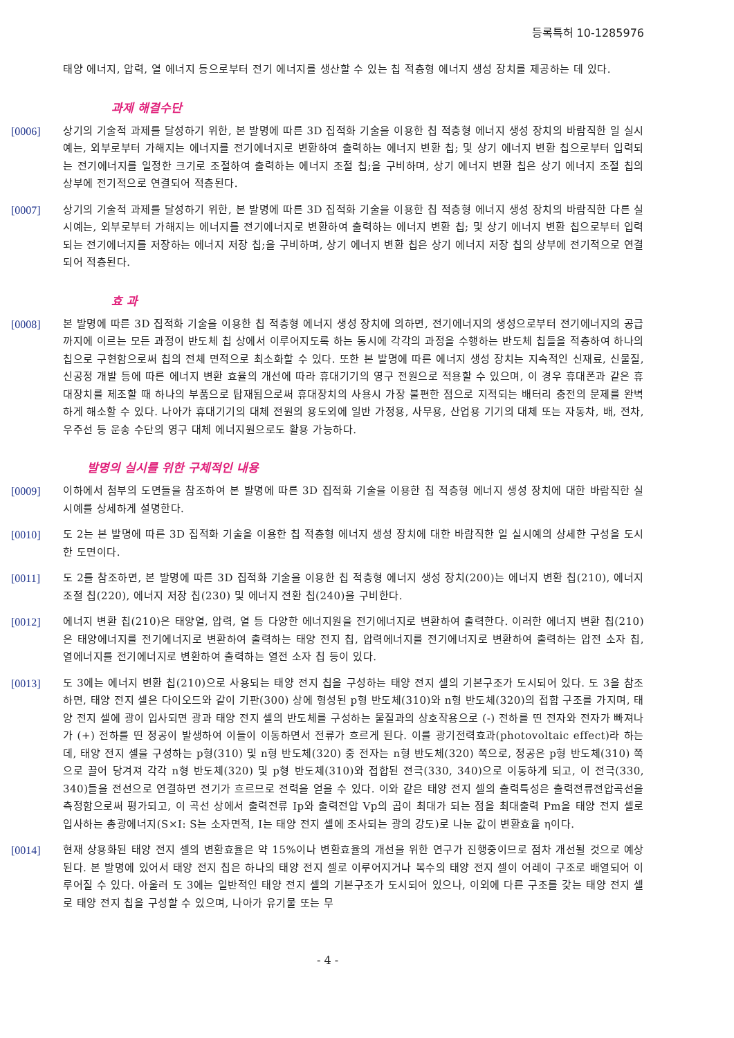등록특허 10-1285976
태양 에너지, 압력, 열 에너지 등으로부터 전기 에너지를 생산할 수 있는 칩 적층형 에너지 생성 장치를 제공하는 데 있다.
과제 해결수단
[0006] 상기의 기술적 과제를 달성하기 위한, 본 발명에 따른 3D 집적화 기술을 이용한 칩 적층형 에너지 생성 장치의 바람직한 일 실시예는, 외부로부터 가해지는 에너지를 전기에너지로 변환하여 출력하는 에너지 변환 칩; 및 상기 에너지 변환 칩으로부터 입력되는 전기에너지를 일정한 크기로 조절하여 출력하는 에너지 조절 칩;을 구비하며, 상기 에너지 변환 칩은 상기 에너지 조절 칩의 상부에 전기적으로 연결되어 적층된다.
[0007] 상기의 기술적 과제를 달성하기 위한, 본 발명에 따른 3D 집적화 기술을 이용한 칩 적층형 에너지 생성 장치의 바람직한 다른 실시예는, 외부로부터 가해지는 에너지를 전기에너지로 변환하여 출력하는 에너지 변환 칩; 및 상기 에너지 변환 칩으로부터 입력되는 전기에너지를 저장하는 에너지 저장 칩;을 구비하며, 상기 에너지 변환 칩은 상기 에너지 저장 칩의 상부에 전기적으로 연결되어 적층된다.
효 과
[0008] 본 발명에 따른 3D 집적화 기술을 이용한 칩 적층형 에너지 생성 장치에 의하면, 전기에너지의 생성으로부터 전기에너지의 공급까지에 이르는 모든 과정이 반도체 칩 상에서 이루어지도록 하는 동시에 각각의 과정을 수행하는 반도체 칩들을 적층하여 하나의 칩으로 구현함으로써 칩의 전체 면적으로 최소화할 수 있다. 또한 본 발명에 따른 에너지 생성 장치는 지속적인 신재료, 신물질, 신공정 개발 등에 따른 에너지 변환 효율의 개선에 따라 휴대기기의 영구 전원으로 적용할 수 있으며, 이 경우 휴대폰과 같은 휴대장치를 제조할 때 하나의 부품으로 탑재됨으로써 휴대장치의 사용시 가장 불편한 점으로 지적되는 배터리 충전의 문제를 완벽하게 해소할 수 있다. 나아가 휴대기기의 대체 전원의 용도외에 일반 가정용, 사무용, 산업용 기기의 대체 또는 자동차, 배, 전차, 우주선 등 운송 수단의 영구 대체 에너지원으로도 활용 가능하다.
발명의 실시를 위한 구체적인 내용
[0009] 이하에서 첨부의 도면들을 참조하여 본 발명에 따른 3D 집적화 기술을 이용한 칩 적층형 에너지 생성 장치에 대한 바람직한 실시예를 상세하게 설명한다.
[0010] 도 2는 본 발명에 따른 3D 집적화 기술을 이용한 칩 적층형 에너지 생성 장치에 대한 바람직한 일 실시예의 상세한 구성을 도시한 도면이다.
[0011] 도 2를 참조하면, 본 발명에 따른 3D 집적화 기술을 이용한 칩 적층형 에너지 생성 장치(200)는 에너지 변환 칩(210), 에너지 조절 칩(220), 에너지 저장 칩(230) 및 에너지 전환 칩(240)을 구비한다.
[0012] 에너지 변환 칩(210)은 태양열, 압력, 열 등 다양한 에너지원을 전기에너지로 변환하여 출력한다. 이러한 에너지 변환 칩(210)은 태양에너지를 전기에너지로 변환하여 출력하는 태양 전지 칩, 압력에너지를 전기에너지로 변환하여 출력하는 압전 소자 칩, 열에너지를 전기에너지로 변환하여 출력하는 열전 소자 칩 등이 있다.
[0013] 도 3에는 에너지 변환 칩(210)으로 사용되는 태양 전지 칩을 구성하는 태양 전지 셀의 기본구조가 도시되어 있다. 도 3을 참조하면, 태양 전지 셀은 다이오드와 같이 기판(300) 상에 형성된 p형 반도체(310)와 n형 반도체(320)의 접합 구조를 가지며, 태양 전지 셀에 광이 입사되면 광과 태양 전지 셀의 반도체를 구성하는 물질과의 상호작용으로 (-) 전하를 띤 전자와 전자가 빠져나가 (+) 전하를 띤 정공이 발생하여 이들이 이동하면서 전류가 흐르게 된다. 이를 광기전력효과(photovoltaic effect)라 하는데, 태양 전지 셀을 구성하는 p형(310) 및 n형 반도체(320) 중 전자는 n형 반도체(320) 쪽으로, 정공은 p형 반도체(310) 쪽으로 끌어 당겨져 각각 n형 반도체(320) 및 p형 반도체(310)와 접합된 전극(330, 340)으로 이동하게 되고, 이 전극(330, 340)들을 전선으로 연결하면 전기가 흐르므로 전력을 얻을 수 있다. 이와 같은 태양 전지 셀의 출력특성은 출력전류전압곡선을 측정함으로써 평가되고, 이 곡선 상에서 출력전류 Ip와 출력전압 Vp의 곱이 최대가 되는 점을 최대출력 Pm을 태양 전지 셀로 입사하는 총광에너지(S×I: S는 소자면적, I는 태양 전지 셀에 조사되는 광의 강도)로 나눈 값이 변환효율 η이다.
[0014] 현재 상용화된 태양 전지 셀의 변환효율은 약 15%이나 변환효율의 개선을 위한 연구가 진행중이므로 점차 개선될 것으로 예상된다. 본 발명에 있어서 태양 전지 칩은 하나의 태양 전지 셀로 이루어지거나 복수의 태양 전지 셀이 어레이 구조로 배열되어 이루어질 수 있다. 아울러 도 3에는 일반적인 태양 전지 셀의 기본구조가 도시되어 있으나, 이외에 다른 구조를 갖는 태양 전지 셀로 태양 전지 칩을 구성할 수 있으며, 나아가 유기물 또는 무
- 4 -